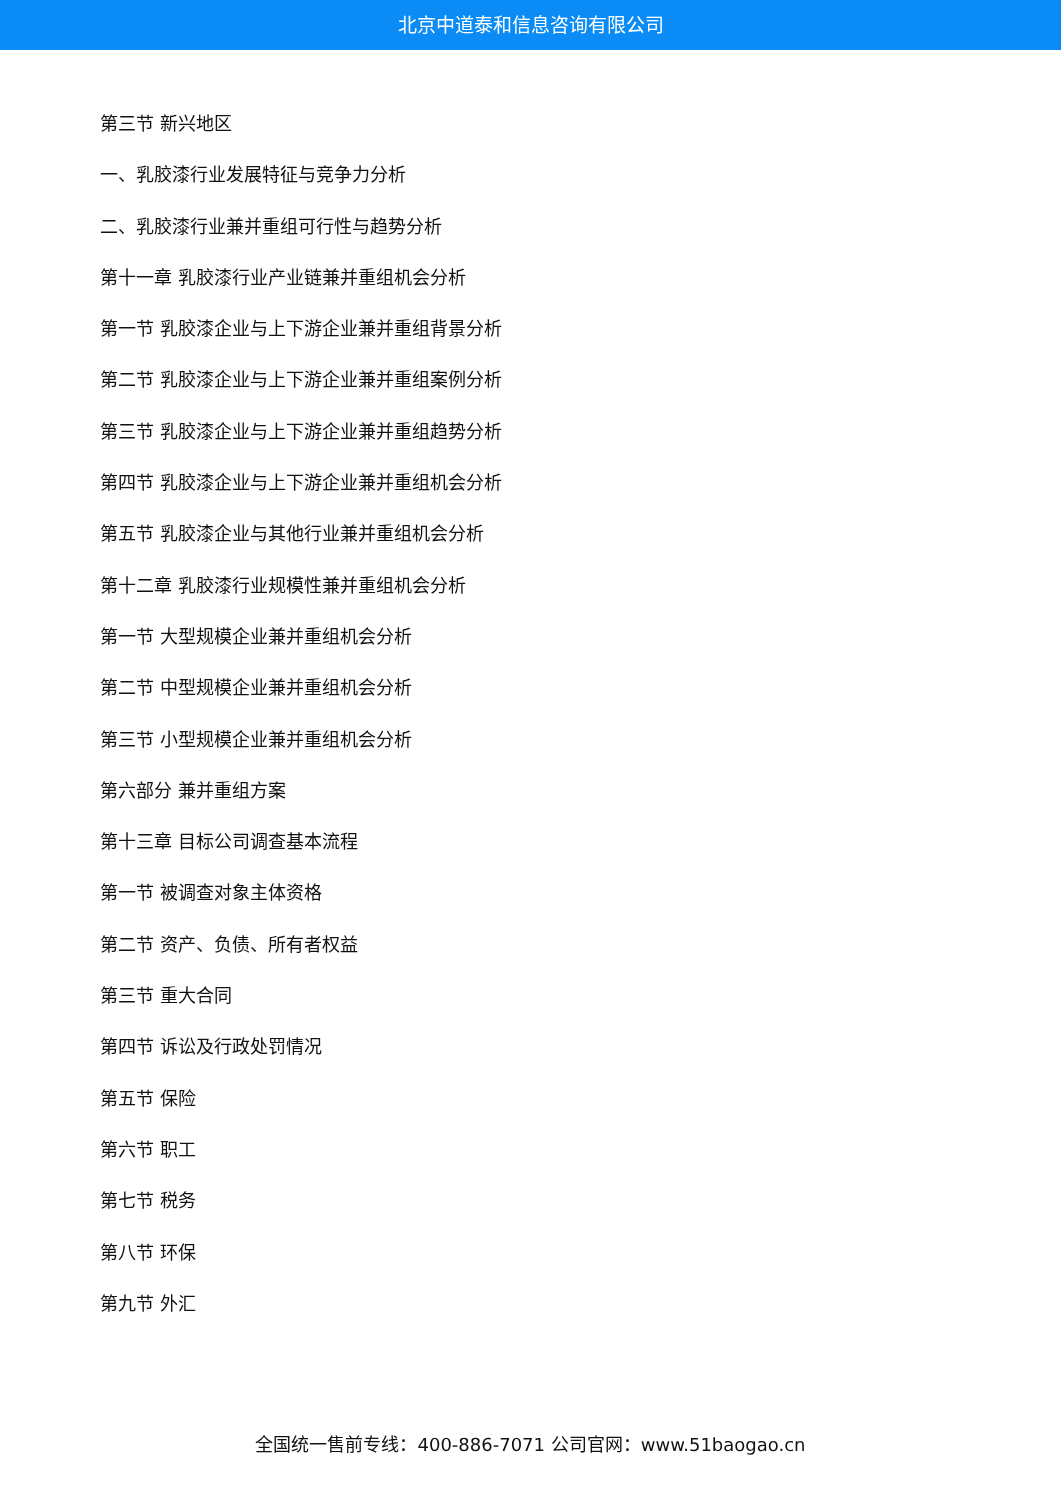北京中道泰和信息咨询有限公司
第三节 新兴地区
一、乳胶漆行业发展特征与竞争力分析
二、乳胶漆行业兼并重组可行性与趋势分析
第十一章 乳胶漆行业产业链兼并重组机会分析
第一节 乳胶漆企业与上下游企业兼并重组背景分析
第二节 乳胶漆企业与上下游企业兼并重组案例分析
第三节 乳胶漆企业与上下游企业兼并重组趋势分析
第四节 乳胶漆企业与上下游企业兼并重组机会分析
第五节 乳胶漆企业与其他行业兼并重组机会分析
第十二章 乳胶漆行业规模性兼并重组机会分析
第一节 大型规模企业兼并重组机会分析
第二节 中型规模企业兼并重组机会分析
第三节 小型规模企业兼并重组机会分析
第六部分 兼并重组方案
第十三章 目标公司调查基本流程
第一节 被调查对象主体资格
第二节 资产、负债、所有者权益
第三节 重大合同
第四节 诉讼及行政处罚情况
第五节 保险
第六节 职工
第七节 税务
第八节 环保
第九节 外汇
全国统一售前专线：400-886-7071 公司官网：www.51baogao.cn